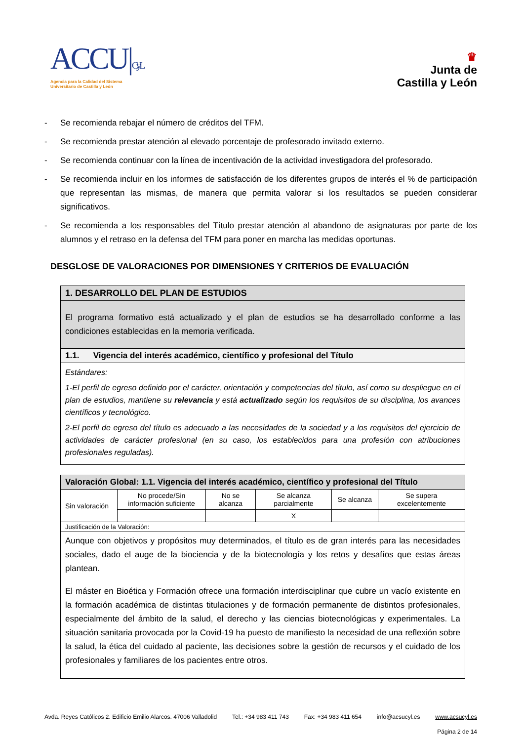ACCU|CyL
Agencia para la Calidad del Sistema
Universitario de Castilla y León
♛
Junta de
Castilla y León
- Se recomienda rebajar el número de créditos del TFM.
- Se recomienda prestar atención al elevado porcentaje de profesorado invitado externo.
- Se recomienda continuar con la línea de incentivación de la actividad investigadora del profesorado.
- Se recomienda incluir en los informes de satisfacción de los diferentes grupos de interés el % de participación que representan las mismas, de manera que permita valorar si los resultados se pueden considerar significativos.
- Se recomienda a los responsables del Título prestar atención al abandono de asignaturas por parte de los alumnos y el retraso en la defensa del TFM para poner en marcha las medidas oportunas.
DESGLOSE DE VALORACIONES POR DIMENSIONES Y CRITERIOS DE EVALUACIÓN
| 1. DESARROLLO DEL PLAN DE ESTUDIOS |
| --- |
| El programa formativo está actualizado y el plan de estudios se ha desarrollado conforme a las condiciones establecidas en la memoria verificada. |
| 1.1. Vigencia del interés académico, científico y profesional del Título |
| Estándares: 1-El perfil de egreso definido por el carácter, orientación y competencias del título, así como su despliegue en el plan de estudios, mantiene su relevancia y está actualizado según los requisitos de su disciplina, los avances científicos y tecnológico. 2-El perfil de egreso del título es adecuado a las necesidades de la sociedad y a los requisitos del ejercicio de actividades de carácter profesional (en su caso, los establecidos para una profesión con atribuciones profesionales reguladas). |
| Valoración Global: 1.1. Vigencia del interés académico, científico y profesional del Título | | | | | |
| --- | --- | --- | --- | --- | --- |
| Sin valoración | No procede/Sin información suficiente | No se alcanza | Se alcanza parcialmente | Se alcanza | Se supera excelentemente |
| | | | X | | |
| Justificación de la Valoración: | | | | | |
| Aunque con objetivos y propósitos muy determinados, el título es de gran interés para las necesidades sociales, dado el auge de la biociencia y de la biotecnología y los retos y desafíos que estas áreas plantean. El máster en Bioética y Formación ofrece una formación interdisciplinar que cubre un vacío existente en la formación académica de distintas titulaciones y de formación permanente de distintos profesionales, especialmente del ámbito de la salud, el derecho y las ciencias biotecnológicas y experimentales. La situación sanitaria provocada por la Covid-19 ha puesto de manifiesto la necesidad de una reflexión sobre la salud, la ética del cuidado al paciente, las decisiones sobre la gestión de recursos y el cuidado de los profesionales y familiares de los pacientes entre otros. | | | | | |
Avda. Reyes Católicos 2. Edificio Emilio Alarcos. 47006 Valladolid Tel.: +34 983 411 743 Fax: +34 983 411 654 info@acsucyl.es www.acsucyl.es
Página 2 de 14